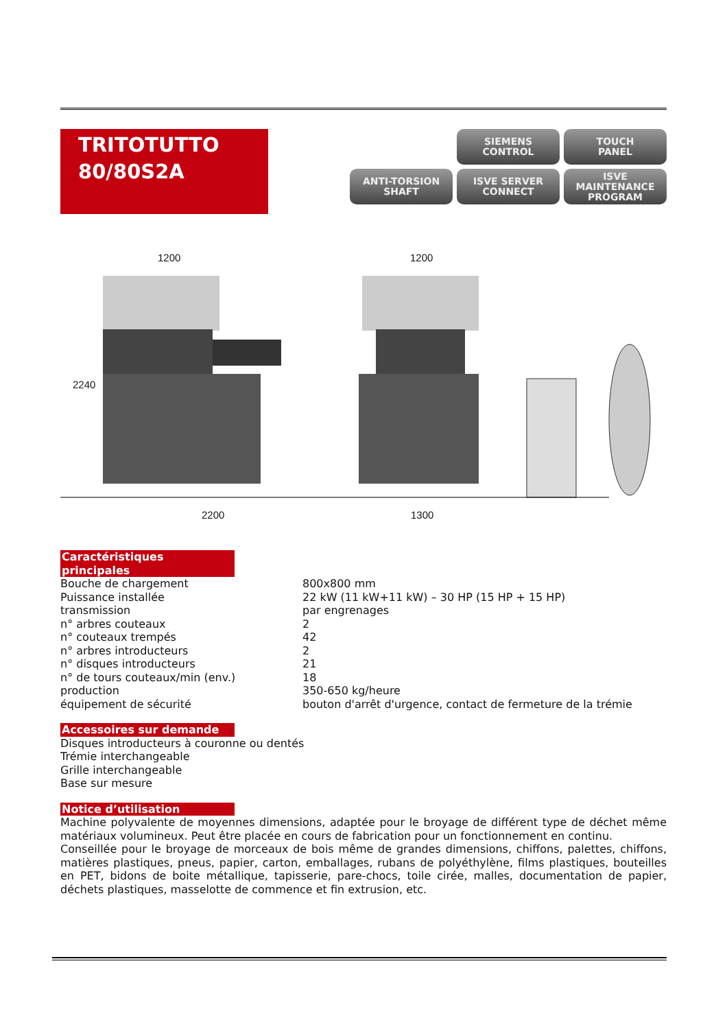TRITOTUTTO
80/80S2A
SIEMENS
CONTROL
TOUCH
PANEL
ANTI-TORSION
SHAFT
ISVE SERVER
CONNECT
ISVE
MAINTENANCE
PROGRAM
1200 1200
2240
2200 1300
Caractéristiques principales
Bouche de chargement 800x800 mm
Puissance installée 22 kW (11 kW+11 kW) – 30 HP (15 HP + 15 HP)
transmission par engrenages
n° arbres couteaux 2
n° couteaux trempés 42
n° arbres introducteurs 2
n° disques introducteurs 21
n° de tours couteaux/min (env.) 18
production 350-650 kg/heure
équipement de sécurité bouton d'arrêt d'urgence, contact de fermeture de la trémie
Accessoires sur demande
Disques introducteurs à couronne ou dentés
Trémie interchangeable
Grille interchangeable
Base sur mesure
Notice d’utilisation
Machine polyvalente de moyennes dimensions, adaptée pour le broyage de différent type de déchet même matériaux volumineux. Peut être placée en cours de fabrication pour un fonctionnement en continu.
Conseillée pour le broyage de morceaux de bois même de grandes dimensions, chiffons, palettes, chiffons, matières plastiques, pneus, papier, carton, emballages, rubans de polyéthylène, films plastiques, bouteilles en PET, bidons de boite métallique, tapisserie, pare-chocs, toile cirée, malles, documentation de papier, déchets plastiques, masselotte de commence et fin extrusion, etc.